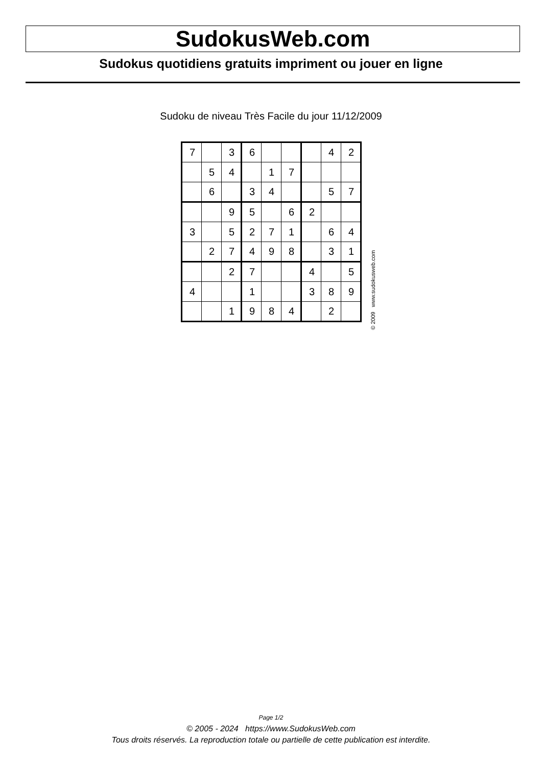SudokusWeb.com
Sudokus quotidiens gratuits impriment ou jouer en ligne
Sudoku de niveau Très Facile du jour 11/12/2009
| 7 | | 3 | 6 | | | | 4 | 2 |
| | 5 | 4 | | 1 | 7 | | | |
| | 6 | | 3 | 4 | | | 5 | 7 |
| | | 9 | 5 | | 6 | 2 | | |
| 3 | | 5 | 2 | 7 | 1 | | 6 | 4 |
| | 2 | 7 | 4 | 9 | 8 | | 3 | 1 |
| | | 2 | 7 | | | 4 | | 5 |
| 4 | | | 1 | | | 3 | 8 | 9 |
| | | 1 | 9 | 8 | 4 | | 2 | |
© 2009 www.sudokusweb.com
Page 1/2
© 2005 - 2024 https://www.SudokusWeb.com
Tous droits réservés. La reproduction totale ou partielle de cette publication est interdite.